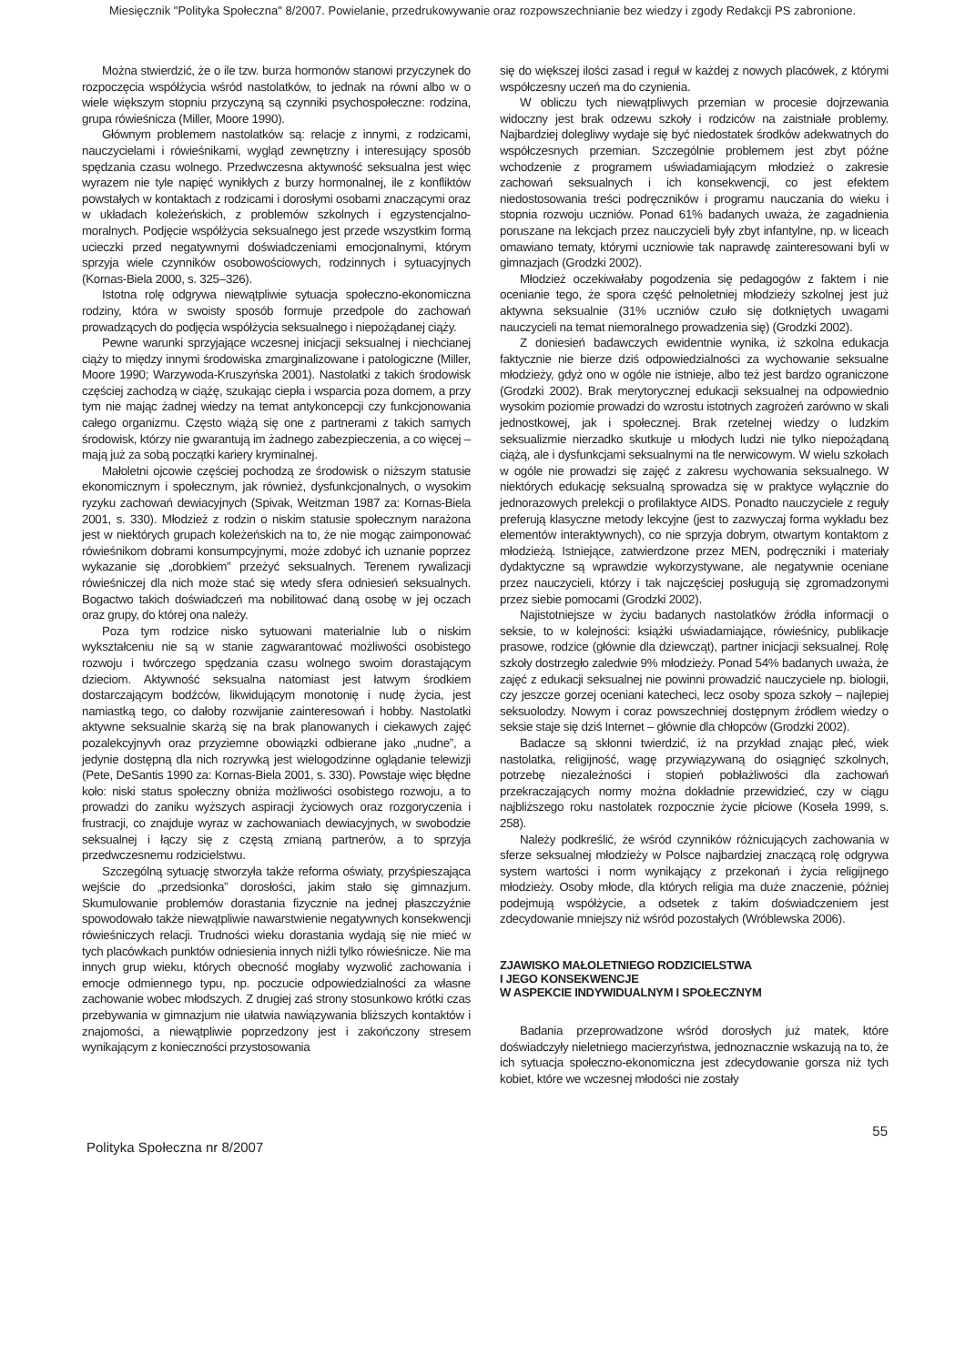Miesięcznik "Polityka Społeczna" 8/2007. Powielanie, przedrukowywanie oraz rozpowszechnianie bez wiedzy i zgody Redakcji PS zabronione.
Można stwierdzić, że o ile tzw. burza hormonów stanowi przyczynek do rozpoczęcia współżycia wśród nastolatków, to jednak na równi albo w o wiele większym stopniu przyczyną są czynniki psychospołeczne: rodzina, grupa rówieśnicza (Miller, Moore 1990).
Głównym problemem nastolatków są: relacje z innymi, z rodzicami, nauczycielami i rówieśnikami, wygląd zewnętrzny i interesujący sposób spędzania czasu wolnego. Przedwczesna aktywność seksualna jest więc wyrazem nie tyle napięć wynikłych z burzy hormonalnej, ile z konfliktów powstałych w kontaktach z rodzicami i dorosłymi osobami znaczącymi oraz w układach koleżeńskich, z problemów szkolnych i egzystencjalno-moralnych. Podjęcie współżycia seksualnego jest przede wszystkim formą ucieczki przed negatywnymi doświadczeniami emocjonalnymi, którym sprzyja wiele czynników osobowościowych, rodzinnych i sytuacyjnych (Kornas-Biela 2000, s. 325–326).
Istotna rolę odgrywa niewątpliwie sytuacja społeczno-ekonomiczna rodziny, która w swoisty sposób formuje przedpole do zachowań prowadzących do podjęcia współżycia seksualnego i niepożądanej ciąży.
Pewne warunki sprzyjające wczesnej inicjacji seksualnej i niechcianej ciąży to między innymi środowiska zmarginalizowane i patologiczne (Miller, Moore 1990; Warzywoda-Kruszyńska 2001). Nastolatki z takich środowisk częściej zachodzą w ciążę, szukając ciepła i wsparcia poza domem, a przy tym nie mając żadnej wiedzy na temat antykoncepcji czy funkcjonowania całego organizmu. Często wiążą się one z partnerami z takich samych środowisk, którzy nie gwarantują im żadnego zabezpieczenia, a co więcej – mają już za sobą początki kariery kryminalnej.
Małoletni ojcowie częściej pochodzą ze środowisk o niższym statusie ekonomicznym i społecznym, jak również, dysfunkcjonalnych, o wysokim ryzyku zachowań dewiacyjnych (Spivak, Weitzman 1987 za: Kornas-Biela 2001, s. 330). Młodzież z rodzin o niskim statusie społecznym narażona jest w niektórych grupach koleżeńskich na to, że nie mogąc zaimponować rówieśnikom dobrami konsumpcyjnymi, może zdobyć ich uznanie poprzez wykazanie się „dorobkiem” przeżyć seksualnych. Terenem rywalizacji rówieśniczej dla nich może stać się wtedy sfera odniesień seksualnych. Bogactwo takich doświadczeń ma nobilitować daną osobę w jej oczach oraz grupy, do której ona należy.
Poza tym rodzice nisko sytuowani materialnie lub o niskim wykształceniu nie są w stanie zagwarantować możliwości osobistego rozwoju i twórczego spędzania czasu wolnego swoim dorastającym dzieciom. Aktywność seksualna natomiast jest łatwym środkiem dostarczającym bodźców, likwidującym monotonię i nudę życia, jest namiastką tego, co dałoby rozwijanie zainteresowań i hobby. Nastolatki aktywne seksualnie skarżą się na brak planowanych i ciekawych zajęć pozalekcyjnyvh oraz przyziemne obowiązki odbierane jako „nudne”, a jedynie dostępną dla nich rozrywką jest wielogodzinne oglądanie telewizji (Pete, DeSantis 1990 za: Kornas-Biela 2001, s. 330). Powstaje więc błędne koło: niski status społeczny obniża możliwości osobistego rozwoju, a to prowadzi do zaniku wyższych aspiracji życiowych oraz rozgoryczenia i frustracji, co znajduje wyraz w zachowaniach dewiacyjnych, w swobodzie seksualnej i łączy się z częstą zmianą partnerów, a to sprzyja przedwczesnemu rodzicielstwu.
Szczególną sytuację stworzyła także reforma oświaty, przyśpieszająca wejście do „przedsionka” dorosłości, jakim stało się gimnazjum. Skumulowanie problemów dorastania fizycznie na jednej płaszczyźnie spowodowało także niewątpliwie nawarstwienie negatywnych konsekwencji rówieśniczych relacji. Trudności wieku dorastania wydają się nie mieć w tych placówkach punktów odniesienia innych niźli tylko rówieśnicze. Nie ma innych grup wieku, których obecność mogłaby wyzwolić zachowania i emocje odmiennego typu, np. poczucie odpowiedzialności za własne zachowanie wobec młodszych. Z drugiej zaś strony stosunkowo krótki czas przebywania w gimnazjum nie ułatwia nawiązywania bliższych kontaktów i znajomości, a niewątpliwie poprzedzony jest i zakończony stresem wynikającym z konieczności przystosowania
się do większej ilości zasad i reguł w każdej z nowych placówek, z którymi współczesny uczeń ma do czynienia.
W obliczu tych niewątpliwych przemian w procesie dojrzewania widoczny jest brak odzewu szkoły i rodziców na zaistniałe problemy. Najbardziej dolegliwy wydaje się być niedostatek środków adekwatnych do współczesnych przemian. Szczególnie problemem jest zbyt późne wchodzenie z programem uświadamiającym młodzież o zakresie zachowań seksualnych i ich konsekwencji, co jest efektem niedostosowania treści podręczników i programu nauczania do wieku i stopnia rozwoju uczniów. Ponad 61% badanych uważa, że zagadnienia poruszane na lekcjach przez nauczycieli były zbyt infantylne, np. w liceach omawiano tematy, którymi uczniowie tak naprawdę zainteresowani byli w gimnazjach (Grodzki 2002).
Młodzież oczekiwałaby pogodzenia się pedagogów z faktem i nie ocenianie tego, że spora część pełnoletniej młodzieży szkolnej jest już aktywna seksualnie (31% uczniów czuło się dotkniętych uwagami nauczycieli na temat niemoralnego prowadzenia się) (Grodzki 2002).
Z doniesień badawczych ewidentnie wynika, iż szkolna edukacja faktycznie nie bierze dziś odpowiedzialności za wychowanie seksualne młodzieży, gdyż ono w ogóle nie istnieje, albo też jest bardzo ograniczone (Grodzki 2002). Brak merytorycznej edukacji seksualnej na odpowiednio wysokim poziomie prowadzi do wzrostu istotnych zagrożeń zarówno w skali jednostkowej, jak i społecznej. Brak rzetelnej wiedzy o ludzkim seksualizmie nierzadko skutkuje u młodych ludzi nie tylko niepożądaną ciążą, ale i dysfunkcjami seksualnymi na tle nerwicowym. W wielu szkołach w ogóle nie prowadzi się zajęć z zakresu wychowania seksualnego. W niektórych edukację seksualną sprowadza się w praktyce wyłącznie do jednorazowych prelekcji o profilaktyce AIDS. Ponadto nauczyciele z reguły preferują klasyczne metody lekcyjne (jest to zazwyczaj forma wykładu bez elementów interaktywnych), co nie sprzyja dobrym, otwartym kontaktom z młodzieżą. Istniejące, zatwierdzone przez MEN, podręczniki i materiały dydaktyczne są wprawdzie wykorzystywane, ale negatywnie oceniane przez nauczycieli, którzy i tak najczęściej posługują się zgromadzonymi przez siebie pomocami (Grodzki 2002).
Najistotniejsze w życiu badanych nastolatków źródła informacji o seksie, to w kolejności: książki uświadamiające, rówieśnicy, publikacje prasowe, rodzice (głównie dla dziewcząt), partner inicjacji seksualnej. Rolę szkoły dostrzegło zaledwie 9% młodzieży. Ponad 54% badanych uważa, że zajęć z edukacji seksualnej nie powinni prowadzić nauczyciele np. biologii, czy jeszcze gorzej oceniani katecheci, lecz osoby spoza szkoły – najlepiej seksuolodzy. Nowym i coraz powszechniej dostępnym źródłem wiedzy o seksie staje się dziś Internet – głównie dla chłopców (Grodzki 2002).
Badacze są skłonni twierdzić, iż na przykład znając płeć, wiek nastolatka, religijność, wagę przywiązywaną do osiągnięć szkolnych, potrzebę niezależności i stopień pobłażliwości dla zachowań przekraczających normy można dokładnie przewidzieć, czy w ciągu najbliższego roku nastolatek rozpocznie życie płciowe (Koseła 1999, s. 258).
Należy podkreślić, że wśród czynników różnicujących zachowania w sferze seksualnej młodzieży w Polsce najbardziej znaczącą rolę odgrywa system wartości i norm wynikający z przekonań i życia religijnego młodzieży. Osoby młode, dla których religia ma duże znaczenie, później podejmują współżycie, a odsetek z takim doświadczeniem jest zdecydowanie mniejszy niż wśród pozostałych (Wróblewska 2006).
ZJAWISKO MAŁOLETNIEGO RODZICIELSTWA
I JEGO KONSEKWENCJE
W ASPEKCIE INDYWIDUALNYM I SPOŁECZNYM
Badania przeprowadzone wśród dorosłych już matek, które doświadczyły nieletniego macierzyństwa, jednoznacznie wskazują na to, że ich sytuacja społeczno-ekonomiczna jest zdecydowanie gorsza niż tych kobiet, które we wczesnej młodości nie zostały
Polityka Społeczna nr 8/2007 55